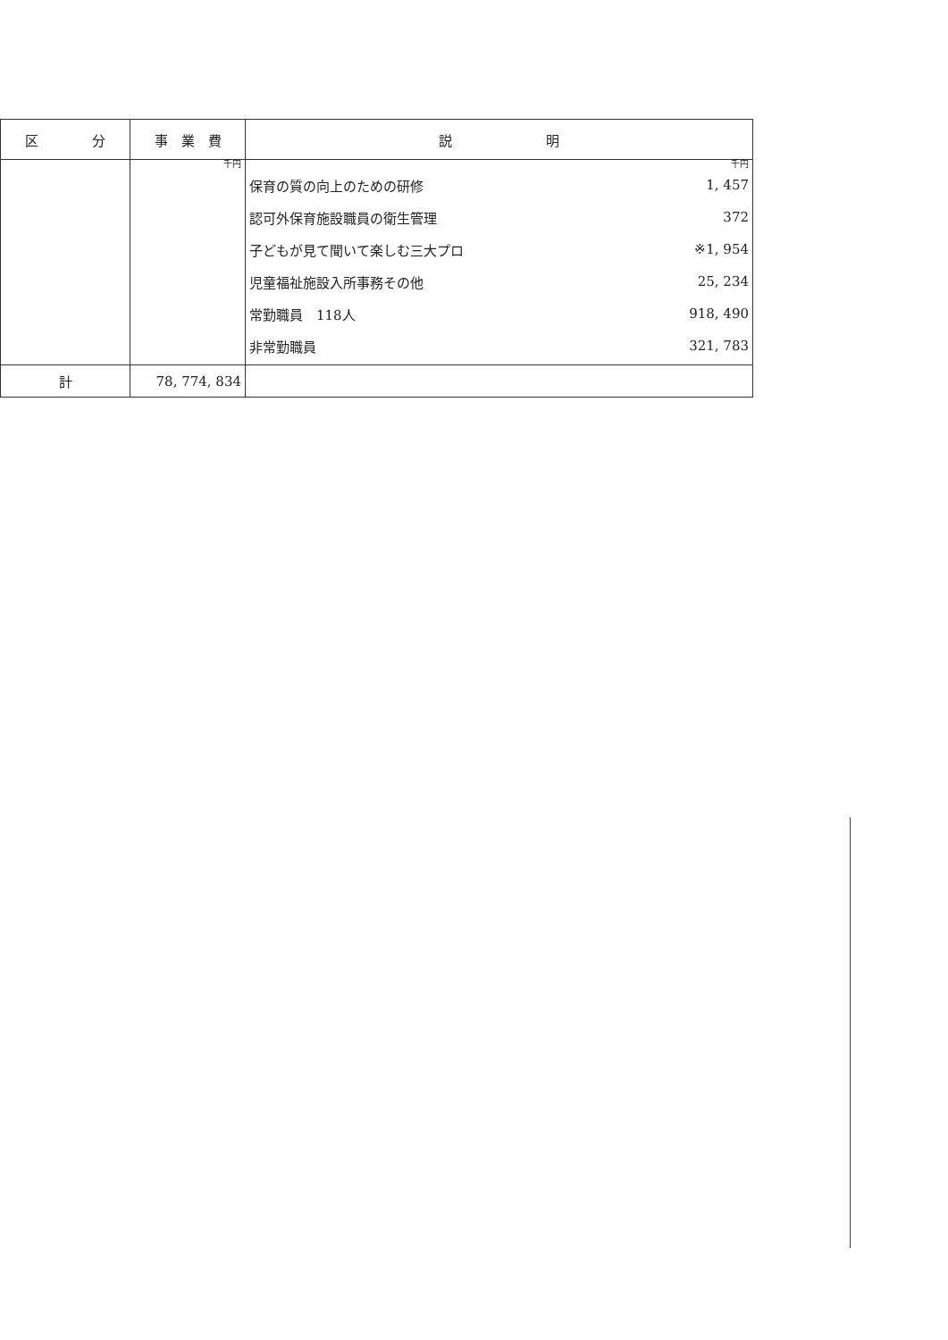| 区 分 | 事 業 費 | 説 明 |
| --- | --- | --- |
| | 千円 | 千円 保育の質の向上のための研修 1, 457 認可外保育施設職員の衛生管理 372 子どもが見て聞いて楽しむ三大プロ ※1, 954 児童福祉施設入所事務その他 25, 234 常勤職員 118人 918, 490 非常勤職員 321, 783 |
| 計 | 78, 774, 834 | |